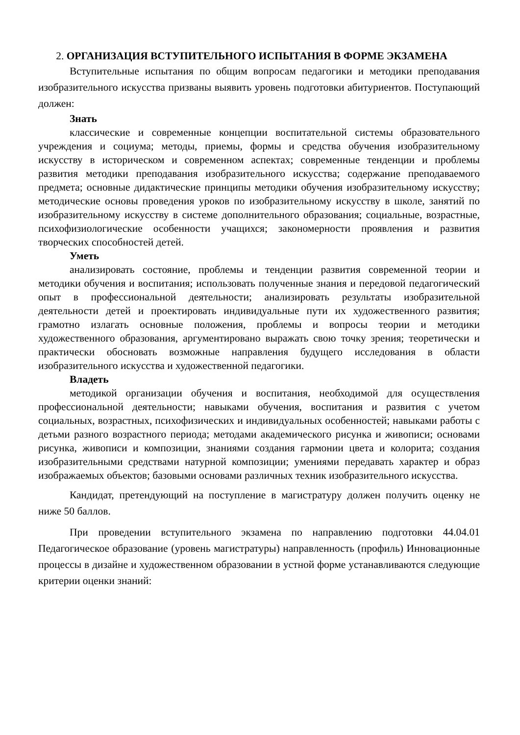2. ОРГАНИЗАЦИЯ ВСТУПИТЕЛЬНОГО ИСПЫТАНИЯ В ФОРМЕ ЭКЗАМЕНА
Вступительные испытания по общим вопросам педагогики и методики преподавания изобразительного искусства призваны выявить уровень подготовки абитуриентов. Поступающий должен:
Знать
классические и современные концепции воспитательной системы образовательного учреждения и социума; методы, приемы, формы и средства обучения изобразительному искусству в историческом и современном аспектах; современные тенденции и проблемы развития методики преподавания изобразительного искусства; содержание преподаваемого предмета; основные дидактические принципы методики обучения изобразительному искусству; методические основы проведения уроков по изобразительному искусству в школе, занятий по изобразительному искусству в системе дополнительного образования; социальные, возрастные, психофизиологические особенности учащихся; закономерности проявления и развития творческих способностей детей.
Уметь
анализировать состояние, проблемы и тенденции развития современной теории и методики обучения и воспитания; использовать полученные знания и передовой педагогический опыт в профессиональной деятельности; анализировать результаты изобразительной деятельности детей и проектировать индивидуальные пути их художественного развития; грамотно излагать основные положения, проблемы и вопросы теории и методики художественного образования, аргументировано выражать свою точку зрения; теоретически и практически обосновать возможные направления будущего исследования в области изобразительного искусства и художественной педагогики.
Владеть
методикой организации обучения и воспитания, необходимой для осуществления профессиональной деятельности; навыками обучения, воспитания и развития с учетом социальных, возрастных, психофизических и индивидуальных особенностей; навыками работы с детьми разного возрастного периода; методами академического рисунка и живописи; основами рисунка, живописи и композиции, знаниями создания гармонии цвета и колорита; создания изобразительными средствами натурной композиции; умениями передавать характер и образ изображаемых объектов; базовыми основами различных техник изобразительного искусства.
Кандидат, претендующий на поступление в магистратуру должен получить оценку не ниже 50 баллов.
При проведении вступительного экзамена по направлению подготовки 44.04.01 Педагогическое образование (уровень магистратуры) направленность (профиль) Инновационные процессы в дизайне и художественном образовании в устной форме устанавливаются следующие критерии оценки знаний: